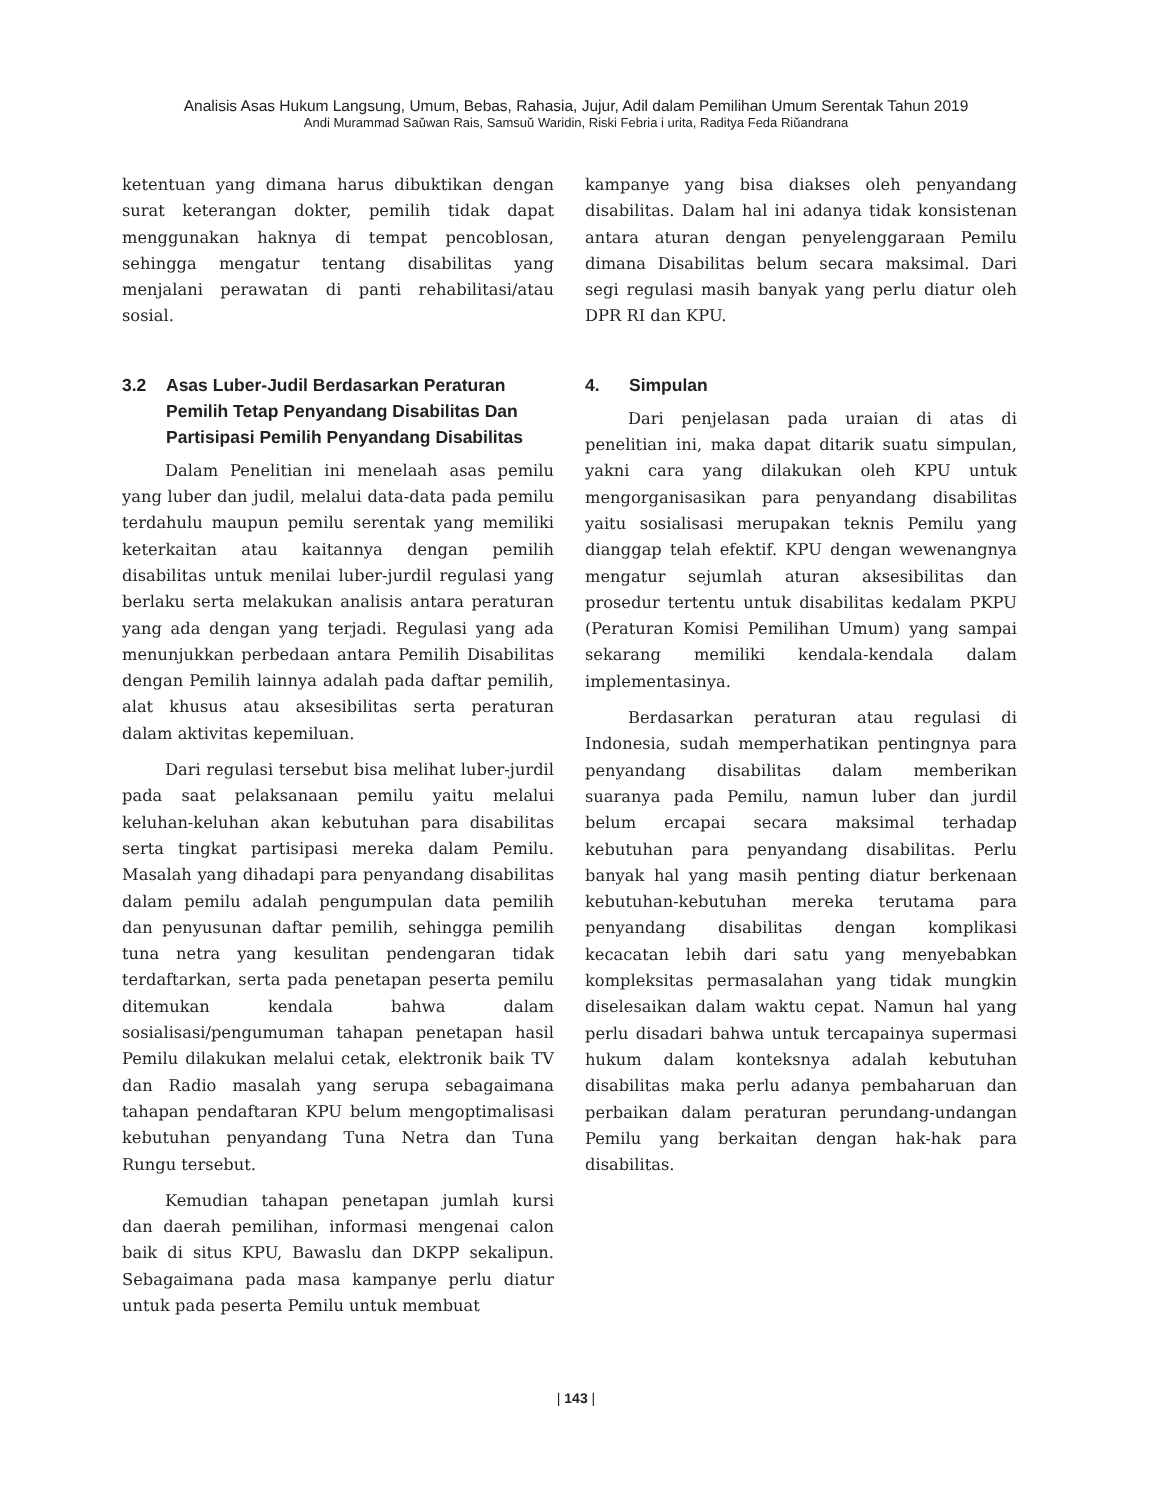Analisis Asas Hukum Langsung, Umum, Bebas, Rahasia, Jujur, Adil dalam Pemilihan Umum Serentak Tahun 2019
Andi Murammad Saǔwan Rais, Samsuǔ Waridin, Riski Febria i urita, Raditya Feda Riǔandrana
ketentuan yang dimana harus dibuktikan dengan surat keterangan dokter, pemilih tidak dapat menggunakan haknya di tempat pencoblosan, sehingga mengatur tentang disabilitas yang menjalani perawatan di panti rehabilitasi/atau sosial.
3.2 Asas Luber-Judil Berdasarkan Peraturan Pemilih Tetap Penyandang Disabilitas Dan Partisipasi Pemilih Penyandang Disabilitas
Dalam Penelitian ini menelaah asas pemilu yang luber dan judil, melalui data-data pada pemilu terdahulu maupun pemilu serentak yang memiliki keterkaitan atau kaitannya dengan pemilih disabilitas untuk menilai luber-jurdil regulasi yang berlaku serta melakukan analisis antara peraturan yang ada dengan yang terjadi. Regulasi yang ada menunjukkan perbedaan antara Pemilih Disabilitas dengan Pemilih lainnya adalah pada daftar pemilih, alat khusus atau aksesibilitas serta peraturan dalam aktivitas kepemiluan.
Dari regulasi tersebut bisa melihat luber-jurdil pada saat pelaksanaan pemilu yaitu melalui keluhan-keluhan akan kebutuhan para disabilitas serta tingkat partisipasi mereka dalam Pemilu. Masalah yang dihadapi para penyandang disabilitas dalam pemilu adalah pengumpulan data pemilih dan penyusunan daftar pemilih, sehingga pemilih tuna netra yang kesulitan pendengaran tidak terdaftarkan, serta pada penetapan peserta pemilu ditemukan kendala bahwa dalam sosialisasi/pengumuman tahapan penetapan hasil Pemilu dilakukan melalui cetak, elektronik baik TV dan Radio masalah yang serupa sebagaimana tahapan pendaftaran KPU belum mengoptimalisasi kebutuhan penyandang Tuna Netra dan Tuna Rungu tersebut.
Kemudian tahapan penetapan jumlah kursi dan daerah pemilihan, informasi mengenai calon baik di situs KPU, Bawaslu dan DKPP sekalipun. Sebagaimana pada masa kampanye perlu diatur untuk pada peserta Pemilu untuk membuat
kampanye yang bisa diakses oleh penyandang disabilitas. Dalam hal ini adanya tidak konsistenan antara aturan dengan penyelenggaraan Pemilu dimana Disabilitas belum secara maksimal. Dari segi regulasi masih banyak yang perlu diatur oleh DPR RI dan KPU.
4. Simpulan
Dari penjelasan pada uraian di atas di penelitian ini, maka dapat ditarik suatu simpulan, yakni cara yang dilakukan oleh KPU untuk mengorganisasikan para penyandang disabilitas yaitu sosialisasi merupakan teknis Pemilu yang dianggap telah efektif. KPU dengan wewenangnya mengatur sejumlah aturan aksesibilitas dan prosedur tertentu untuk disabilitas kedalam PKPU (Peraturan Komisi Pemilihan Umum) yang sampai sekarang memiliki kendala-kendala dalam implementasinya.
Berdasarkan peraturan atau regulasi di Indonesia, sudah memperhatikan pentingnya para penyandang disabilitas dalam memberikan suaranya pada Pemilu, namun luber dan jurdil belum ercapai secara maksimal terhadap kebutuhan para penyandang disabilitas. Perlu banyak hal yang masih penting diatur berkenaan kebutuhan-kebutuhan mereka terutama para penyandang disabilitas dengan komplikasi kecacatan lebih dari satu yang menyebabkan kompleksitas permasalahan yang tidak mungkin diselesaikan dalam waktu cepat. Namun hal yang perlu disadari bahwa untuk tercapainya supermasi hukum dalam konteksnya adalah kebutuhan disabilitas maka perlu adanya pembaharuan dan perbaikan dalam peraturan perundang-undangan Pemilu yang berkaitan dengan hak-hak para disabilitas.
| 143 |